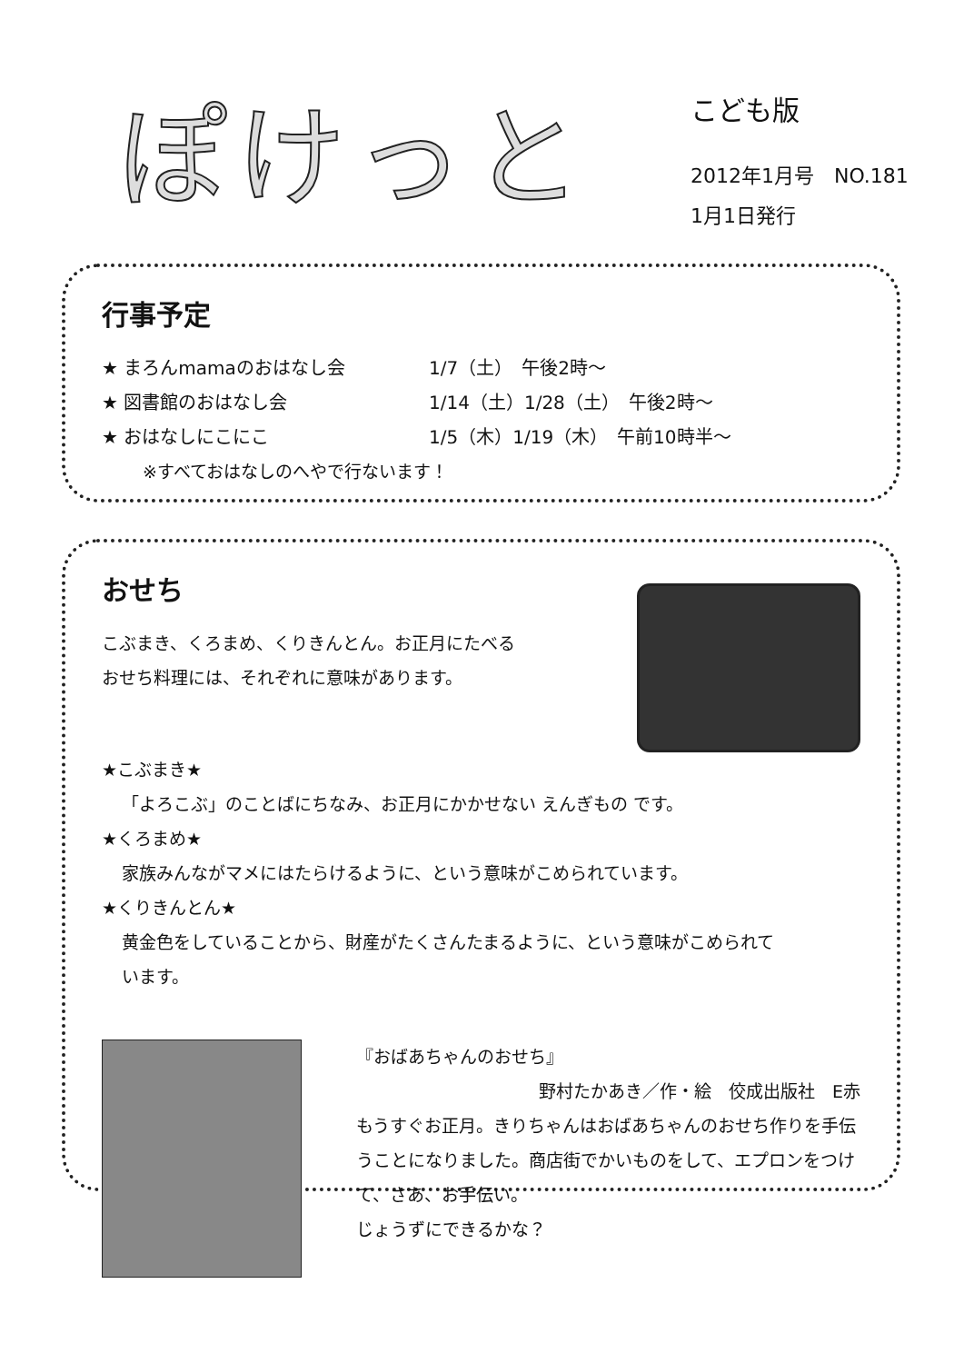ぽけっと
こども版
2012年1月号　NO.181
1月1日発行
行事予定
★ まろんmamaのおはなし会 1/7（土）　午後2時～
★ 図書館のおはなし会 1/14（土）1/28（土）　午後2時～
★ おはなしにこにこ 1/5（木）1/19（木）　午前10時半～
※すべておはなしのへやで行ないます！
おせち
こぶまき、くろまめ、くりきんとん。お正月にたべる
おせち料理には、それぞれに意味があります。
★こぶまき★
「よろこぶ」のことばにちなみ、お正月にかかせない えんぎもの です。
★くろまめ★
家族みんながマメにはたらけるように、という意味がこめられています。
★くりきんとん★
黄金色をしていることから、財産がたくさんたまるように、という意味がこめられて
います。
『おばあちゃんのおせち』
野村たかあき／作・絵　佼成出版社　E赤
もうすぐお正月。きりちゃんはおばあちゃんのおせち作りを手伝うことになりました。商店街でかいものをして、エプロンをつけて、さあ、お手伝い。
じょうずにできるかな？